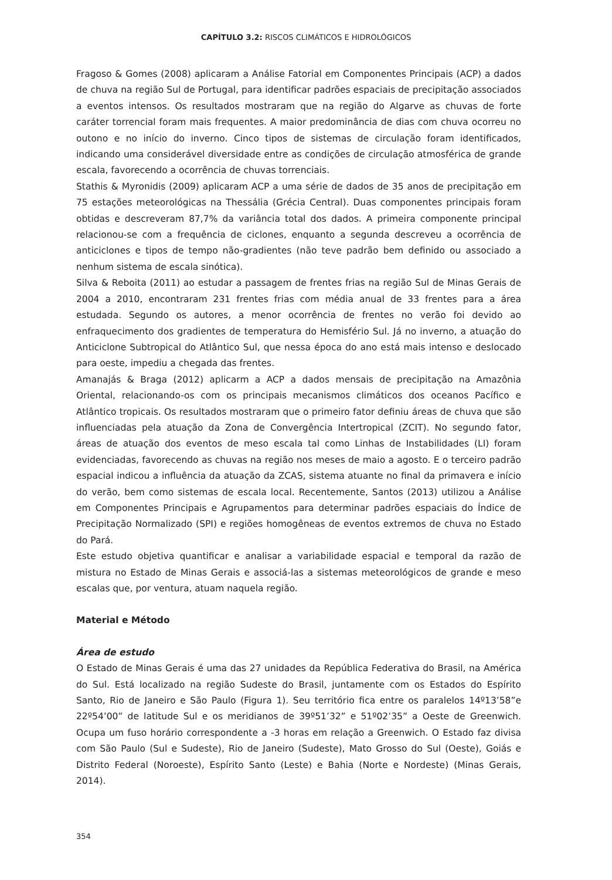CAPÍTULO 3.2: RISCOS CLIMÁTICOS E HIDROLÓGICOS
Fragoso & Gomes (2008) aplicaram a Análise Fatorial em Componentes Principais (ACP) a dados de chuva na região Sul de Portugal, para identificar padrões espaciais de precipitação associados a eventos intensos. Os resultados mostraram que na região do Algarve as chuvas de forte caráter torrencial foram mais frequentes. A maior predominância de dias com chuva ocorreu no outono e no início do inverno. Cinco tipos de sistemas de circulação foram identificados, indicando uma considerável diversidade entre as condições de circulação atmosférica de grande escala, favorecendo a ocorrência de chuvas torrenciais.
Stathis & Myronidis (2009) aplicaram ACP a uma série de dados de 35 anos de precipitação em 75 estações meteorológicas na Thessália (Grécia Central). Duas componentes principais foram obtidas e descreveram 87,7% da variância total dos dados. A primeira componente principal relacionou-se com a frequência de ciclones, enquanto a segunda descreveu a ocorrência de anticiclones e tipos de tempo não-gradientes (não teve padrão bem definido ou associado a nenhum sistema de escala sinótica).
Silva & Reboita (2011) ao estudar a passagem de frentes frias na região Sul de Minas Gerais de 2004 a 2010, encontraram 231 frentes frias com média anual de 33 frentes para a área estudada. Segundo os autores, a menor ocorrência de frentes no verão foi devido ao enfraquecimento dos gradientes de temperatura do Hemisfério Sul. Já no inverno, a atuação do Anticiclone Subtropical do Atlântico Sul, que nessa época do ano está mais intenso e deslocado para oeste, impediu a chegada das frentes.
Amanajás & Braga (2012) aplicarm a ACP a dados mensais de precipitação na Amazônia Oriental, relacionando-os com os principais mecanismos climáticos dos oceanos Pacífico e Atlântico tropicais. Os resultados mostraram que o primeiro fator definiu áreas de chuva que são influenciadas pela atuação da Zona de Convergência Intertropical (ZCIT). No segundo fator, áreas de atuação dos eventos de meso escala tal como Linhas de Instabilidades (LI) foram evidenciadas, favorecendo as chuvas na região nos meses de maio a agosto. E o terceiro padrão espacial indicou a influência da atuação da ZCAS, sistema atuante no final da primavera e início do verão, bem como sistemas de escala local. Recentemente, Santos (2013) utilizou a Análise em Componentes Principais e Agrupamentos para determinar padrões espaciais do Índice de Precipitação Normalizado (SPI) e regiões homogêneas de eventos extremos de chuva no Estado do Pará.
Este estudo objetiva quantificar e analisar a variabilidade espacial e temporal da razão de mistura no Estado de Minas Gerais e associá-las a sistemas meteorológicos de grande e meso escalas que, por ventura, atuam naquela região.
Material e Método
Área de estudo
O Estado de Minas Gerais é uma das 27 unidades da República Federativa do Brasil, na América do Sul. Está localizado na região Sudeste do Brasil, juntamente com os Estados do Espírito Santo, Rio de Janeiro e São Paulo (Figura 1). Seu território fica entre os paralelos 14º13’58”e 22º54’00” de latitude Sul e os meridianos de 39º51’32” e 51º02’35” a Oeste de Greenwich. Ocupa um fuso horário correspondente a -3 horas em relação a Greenwich. O Estado faz divisa com São Paulo (Sul e Sudeste), Rio de Janeiro (Sudeste), Mato Grosso do Sul (Oeste), Goiás e Distrito Federal (Noroeste), Espírito Santo (Leste) e Bahia (Norte e Nordeste) (Minas Gerais, 2014).
354